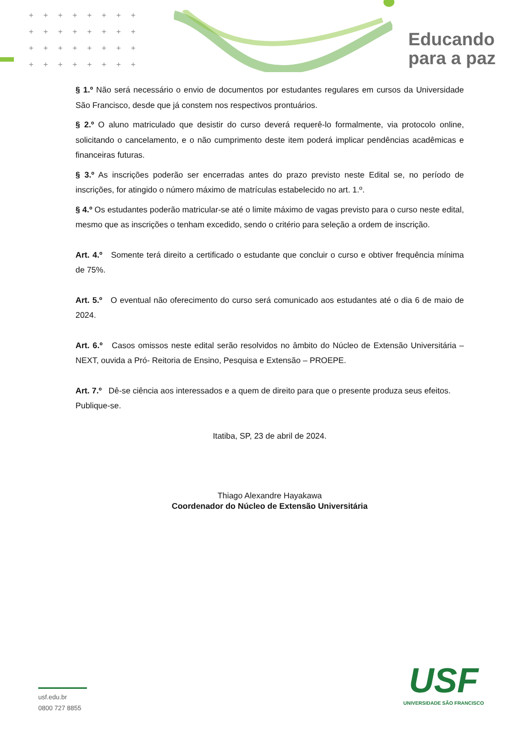++++++++
++++++++
++++++++
++++++++
Educando
para a paz
§ 1.º Não será necessário o envio de documentos por estudantes regulares em cursos da Universidade São Francisco, desde que já constem nos respectivos prontuários.
§ 2.º O aluno matriculado que desistir do curso deverá requerê-lo formalmente, via protocolo online, solicitando o cancelamento, e o não cumprimento deste item poderá implicar pendências acadêmicas e financeiras futuras.
§ 3.º As inscrições poderão ser encerradas antes do prazo previsto neste Edital se, no período de inscrições, for atingido o número máximo de matrículas estabelecido no art. 1.º.
§ 4.º Os estudantes poderão matricular-se até o limite máximo de vagas previsto para o curso neste edital, mesmo que as inscrições o tenham excedido, sendo o critério para seleção a ordem de inscrição.
Art. 4.º Somente terá direito a certificado o estudante que concluir o curso e obtiver frequência mínima de 75%.
Art. 5.º O eventual não oferecimento do curso será comunicado aos estudantes até o dia 6 de maio de 2024.
Art. 6.º Casos omissos neste edital serão resolvidos no âmbito do Núcleo de Extensão Universitária – NEXT, ouvida a Pró- Reitoria de Ensino, Pesquisa e Extensão – PROEPE.
Art. 7.º Dê-se ciência aos interessados e a quem de direito para que o presente produza seus efeitos.
Publique-se.
Itatiba, SP, 23 de abril de 2024.
Thiago Alexandre Hayakawa
Coordenador do Núcleo de Extensão Universitária
usf.edu.br
0800 727 8855
USF
UNIVERSIDADE SÃO FRANCISCO